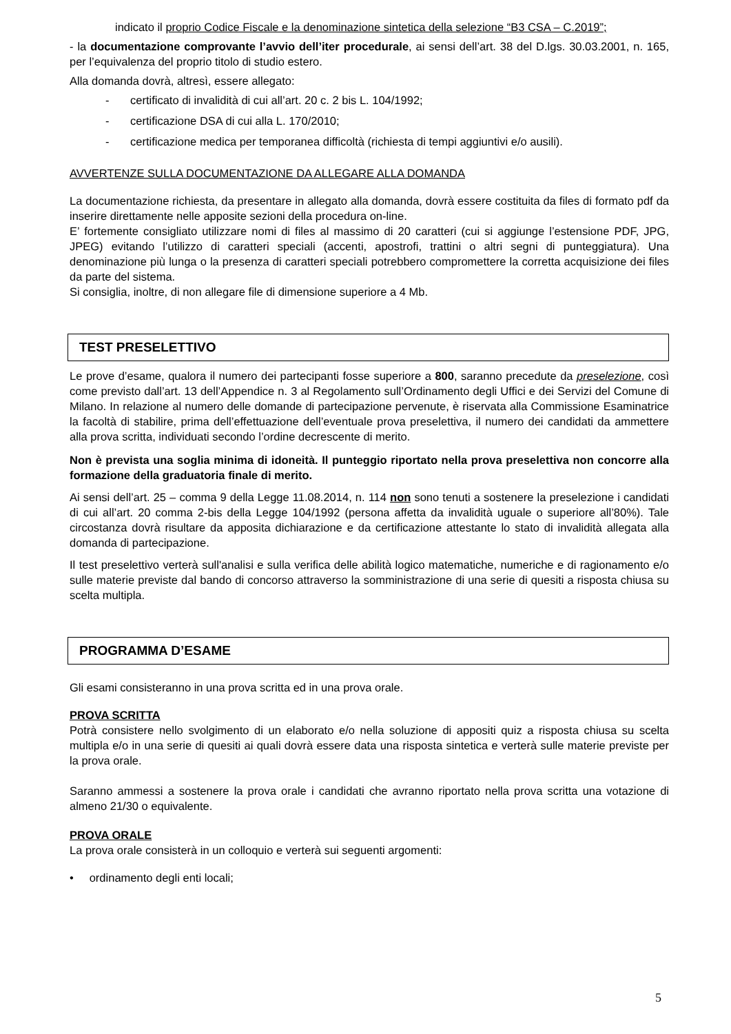indicato il proprio Codice Fiscale e la denominazione sintetica della selezione “B3 CSA – C.2019”;
- la documentazione comprovante l’avvio dell’iter procedurale, ai sensi dell’art. 38 del D.lgs. 30.03.2001, n. 165, per l’equivalenza del proprio titolo di studio estero.
Alla domanda dovrà, altresì, essere allegato:
- certificato di invalidità di cui all’art. 20 c. 2 bis L. 104/1992;
- certificazione DSA di cui alla L. 170/2010;
- certificazione medica per temporanea difficoltà (richiesta di tempi aggiuntivi e/o ausili).
AVVERTENZE SULLA DOCUMENTAZIONE DA ALLEGARE ALLA DOMANDA
La documentazione richiesta, da presentare in allegato alla domanda, dovrà essere costituita da files di formato pdf da inserire direttamente nelle apposite sezioni della procedura on-line.
E’ fortemente consigliato utilizzare nomi di files al massimo di 20 caratteri (cui si aggiunge l’estensione PDF, JPG, JPEG) evitando l’utilizzo di caratteri speciali (accenti, apostrofi, trattini o altri segni di punteggiatura). Una denominazione più lunga o la presenza di caratteri speciali potrebbero compromettere la corretta acquisizione dei files da parte del sistema.
Si consiglia, inoltre, di non allegare file di dimensione superiore a 4 Mb.
TEST PRESELETTIVO
Le prove d’esame, qualora il numero dei partecipanti fosse superiore a 800, saranno precedute da preselezione, così come previsto dall’art. 13 dell’Appendice n. 3 al Regolamento sull’Ordinamento degli Uffici e dei Servizi del Comune di Milano. In relazione al numero delle domande di partecipazione pervenute, è riservata alla Commissione Esaminatrice la facoltà di stabilire, prima dell’effettuazione dell’eventuale prova preselettiva, il numero dei candidati da ammettere alla prova scritta, individuati secondo l’ordine decrescente di merito.
Non è prevista una soglia minima di idoneità. Il punteggio riportato nella prova preselettiva non concorre alla formazione della graduatoria finale di merito.
Ai sensi dell’art. 25 – comma 9 della Legge 11.08.2014, n. 114 non sono tenuti a sostenere la preselezione i candidati di cui all’art. 20 comma 2-bis della Legge 104/1992 (persona affetta da invalidità uguale o superiore all’80%). Tale circostanza dovrà risultare da apposita dichiarazione e da certificazione attestante lo stato di invalidità allegata alla domanda di partecipazione.
Il test preselettivo verterà sull'analisi e sulla verifica delle abilità logico matematiche, numeriche e di ragionamento e/o sulle materie previste dal bando di concorso attraverso la somministrazione di una serie di quesiti a risposta chiusa su scelta multipla.
PROGRAMMA D’ESAME
Gli esami consisteranno in una prova scritta ed in una prova orale.
PROVA SCRITTA
Potrà consistere nello svolgimento di un elaborato e/o nella soluzione di appositi quiz a risposta chiusa su scelta multipla e/o in una serie di quesiti ai quali dovrà essere data una risposta sintetica e verterà sulle materie previste per la prova orale.
Saranno ammessi a sostenere la prova orale i candidati che avranno riportato nella prova scritta una votazione di almeno 21/30 o equivalente.
PROVA ORALE
La prova orale consisterà in un colloquio e verterà sui seguenti argomenti:
• ordinamento degli enti locali;
5